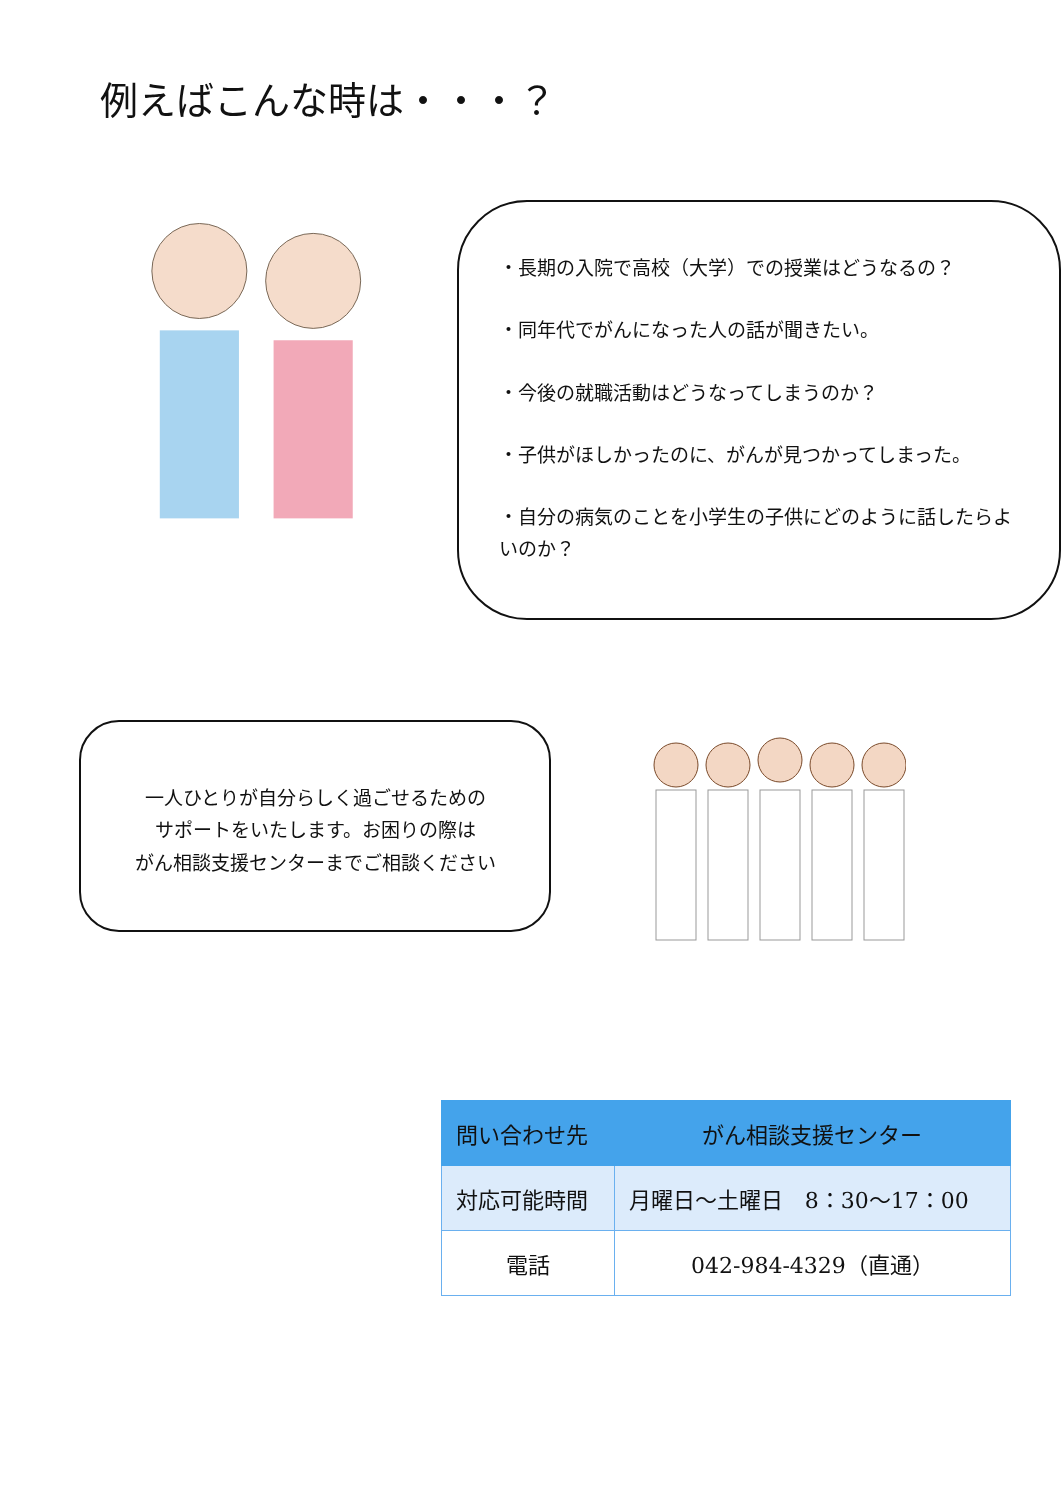例えばこんな時は・・・？
・長期の入院で高校（大学）での授業はどうなるの？
・同年代でがんになった人の話が聞きたい。
・今後の就職活動はどうなってしまうのか？
・子供がほしかったのに、がんが見つかってしまった。
・自分の病気のことを小学生の子供にどのように話したらよいのか？
一人ひとりが自分らしく過ごせるための
サポートをいたします。お困りの際は
がん相談支援センターまでご相談ください
| 問い合わせ先 | がん相談支援センター |
| 対応可能時間 | 月曜日～土曜日 8：30～17：00 |
| 電話 | 042-984-4329（直通） |